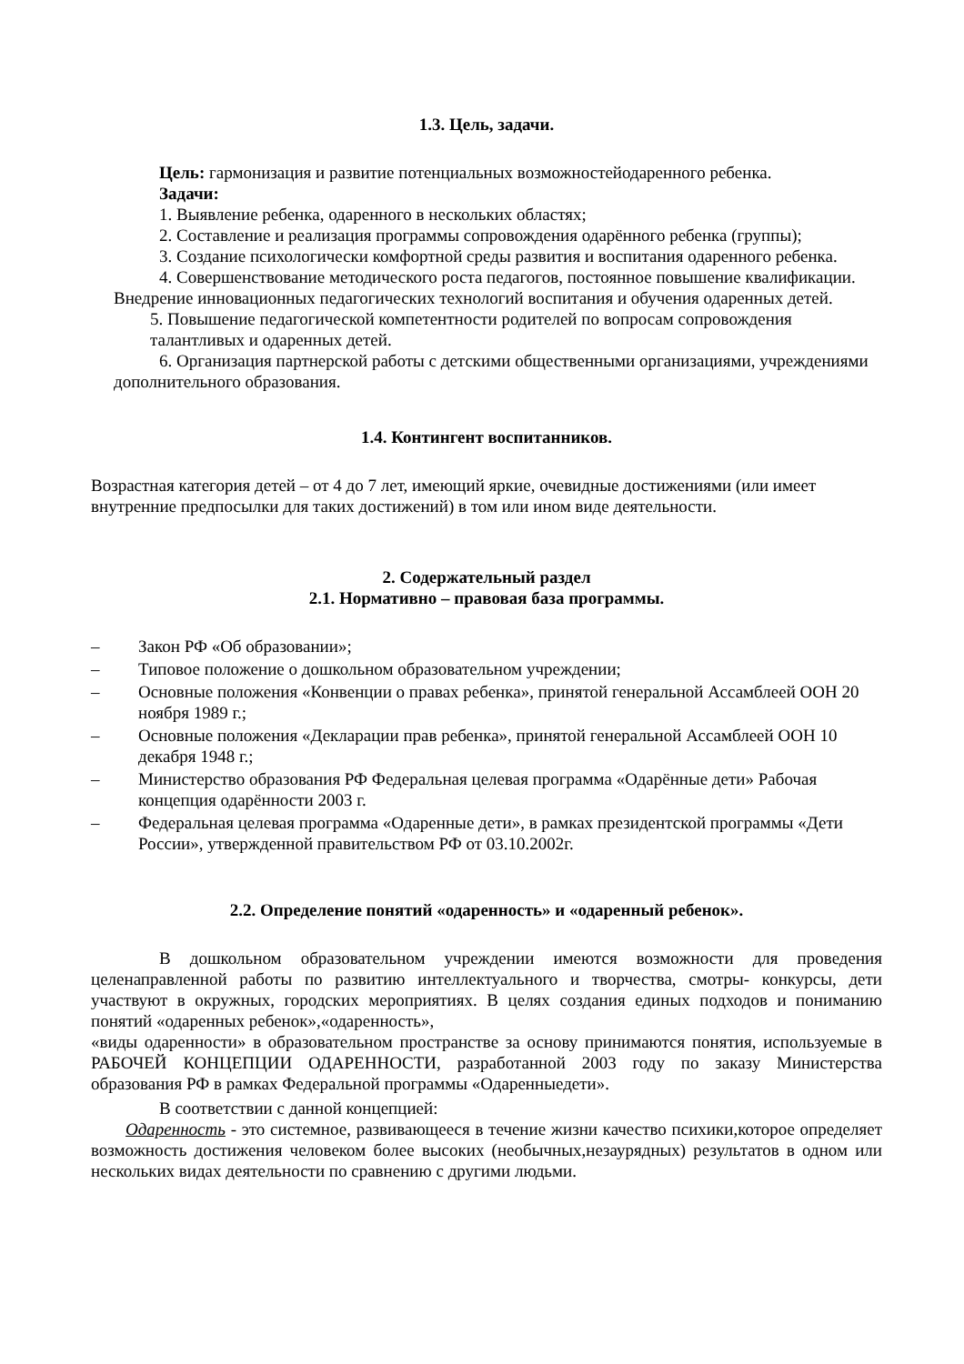1.3. Цель, задачи.
Цель: гармонизация и развитие потенциальных возможностейодаренного ребенка.
Задачи:
1. Выявление ребенка, одаренного в нескольких областях;
2. Составление и реализация программы сопровождения одарённого ребенка (группы);
3. Создание психологически комфортной среды развития и воспитания одаренного ребенка.
4. Совершенствование методического роста педагогов, постоянное повышение квалификации. Внедрение инновационных педагогических технологий воспитания и обучения одаренных детей.
5. Повышение педагогической компетентности родителей по вопросам сопровождения талантливых и одаренных детей.
6. Организация партнерской работы с детскими общественными организациями, учреждениями дополнительного образования.
1.4. Контингент воспитанников.
Возрастная категория детей – от 4 до 7 лет, имеющий яркие, очевидные достижениями (или имеет внутренние предпосылки для таких достижений) в том или ином виде деятельности.
2. Содержательный раздел
2.1. Нормативно – правовая база программы.
– Закон РФ «Об образовании»;
– Типовое положение о дошкольном образовательном учреждении;
– Основные положения «Конвенции о правах ребенка», принятой генеральной Ассамблеей ООН 20 ноября 1989 г.;
– Основные положения «Декларации прав ребенка», принятой генеральной Ассамблеей ООН 10 декабря 1948 г.;
– Министерство образования РФ Федеральная целевая программа «Одарённые дети» Рабочая концепция одарённости 2003 г.
– Федеральная целевая программа «Одаренные дети», в рамках президентской программы «Дети России», утвержденной правительством РФ от 03.10.2002г.
2.2. Определение понятий «одаренность» и «одаренный ребенок».
В дошкольном образовательном учреждении имеются возможности для проведения целенаправленной работы по развитию интеллектуального и творчества, смотры- конкурсы, дети участвуют в окружных, городских мероприятиях. В целях создания единых подходов и пониманию понятий «одаренных ребенок»,«одаренность»,
«виды одаренности» в образовательном пространстве за основу принимаются понятия, используемые в РАБОЧЕЙ КОНЦЕПЦИИ ОДАРЕННОСТИ, разработанной 2003 году по заказу Министерства образования РФ в рамках Федеральной программы «Одаренныедети».
В соответствии с данной концепцией:
Одаренность - это системное, развивающееся в течение жизни качество психики,которое определяет возможность достижения человеком более высоких (необычных,незаурядных) результатов в одном или нескольких видах деятельности по сравнению с другими людьми.